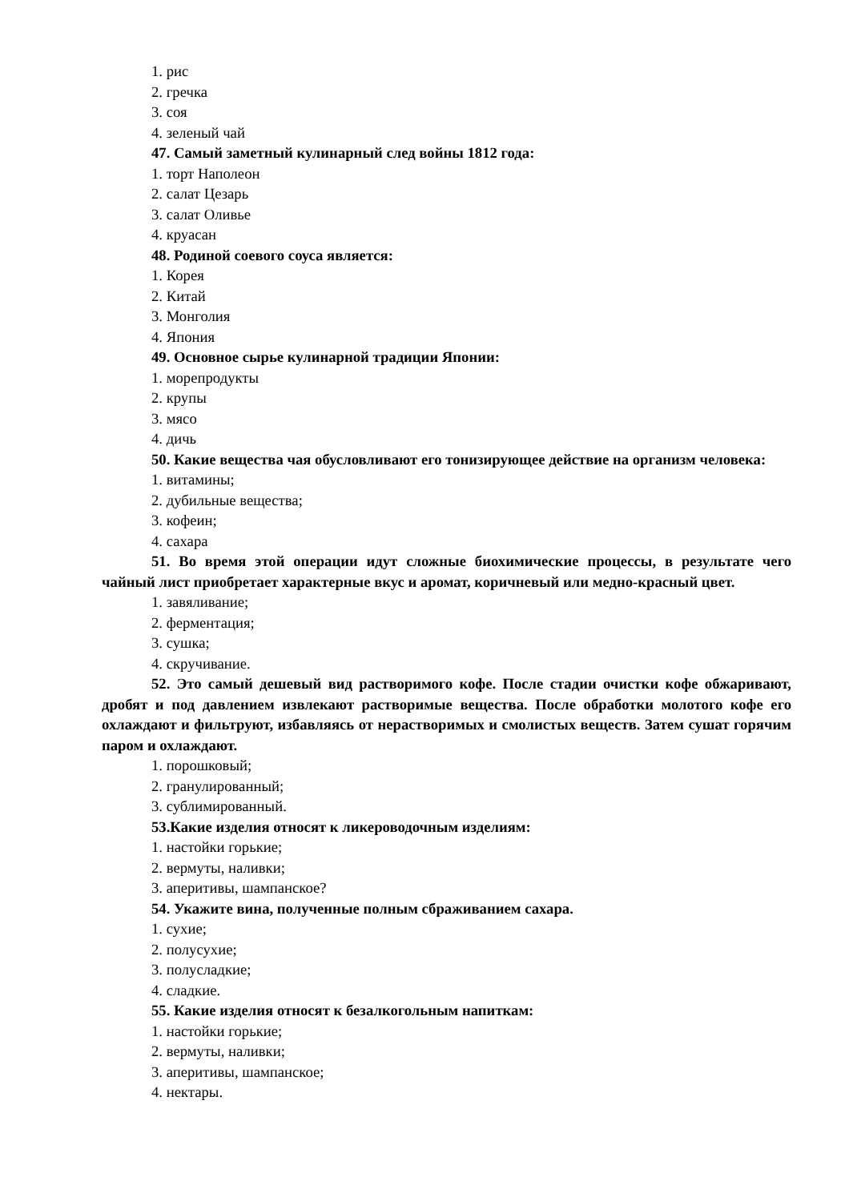1. рис
2. гречка
3. соя
4. зеленый чай
47. Самый заметный кулинарный след войны 1812 года:
1. торт Наполеон
2. салат Цезарь
3. салат Оливье
4. круасан
48. Родиной соевого соуса является:
1. Корея
2. Китай
3. Монголия
4. Япония
49. Основное сырье кулинарной традиции Японии:
1. морепродукты
2. крупы
3. мясо
4. дичь
50. Какие вещества чая обусловливают его тонизирующее действие на организм человека:
1. витамины;
2. дубильные вещества;
3. кофеин;
4. сахара
51. Во время этой операции идут сложные биохимические процессы, в результате чего чайный лист приобретает характерные вкус и аромат, коричневый или медно-красный цвет.
1. завяливание;
2. ферментация;
3. сушка;
4. скручивание.
52. Это самый дешевый вид растворимого кофе. После стадии очистки кофе обжаривают, дробят и под давлением извлекают растворимые вещества. После обработки молотого кофе его охлаждают и фильтруют, избавляясь от нерастворимых и смолистых веществ. Затем сушат горячим паром и охлаждают.
1. порошковый;
2. гранулированный;
3. сублимированный.
53.Какие изделия относят к ликероводочным изделиям:
1. настойки горькие;
2. вермуты, наливки;
3. аперитивы, шампанское?
54. Укажите вина, полученные полным сбраживанием сахара.
1. сухие;
2. полусухие;
3. полусладкие;
4. сладкие.
55. Какие изделия относят к безалкогольным напиткам:
1. настойки горькие;
2. вермуты, наливки;
3. аперитивы, шампанское;
4. нектары.